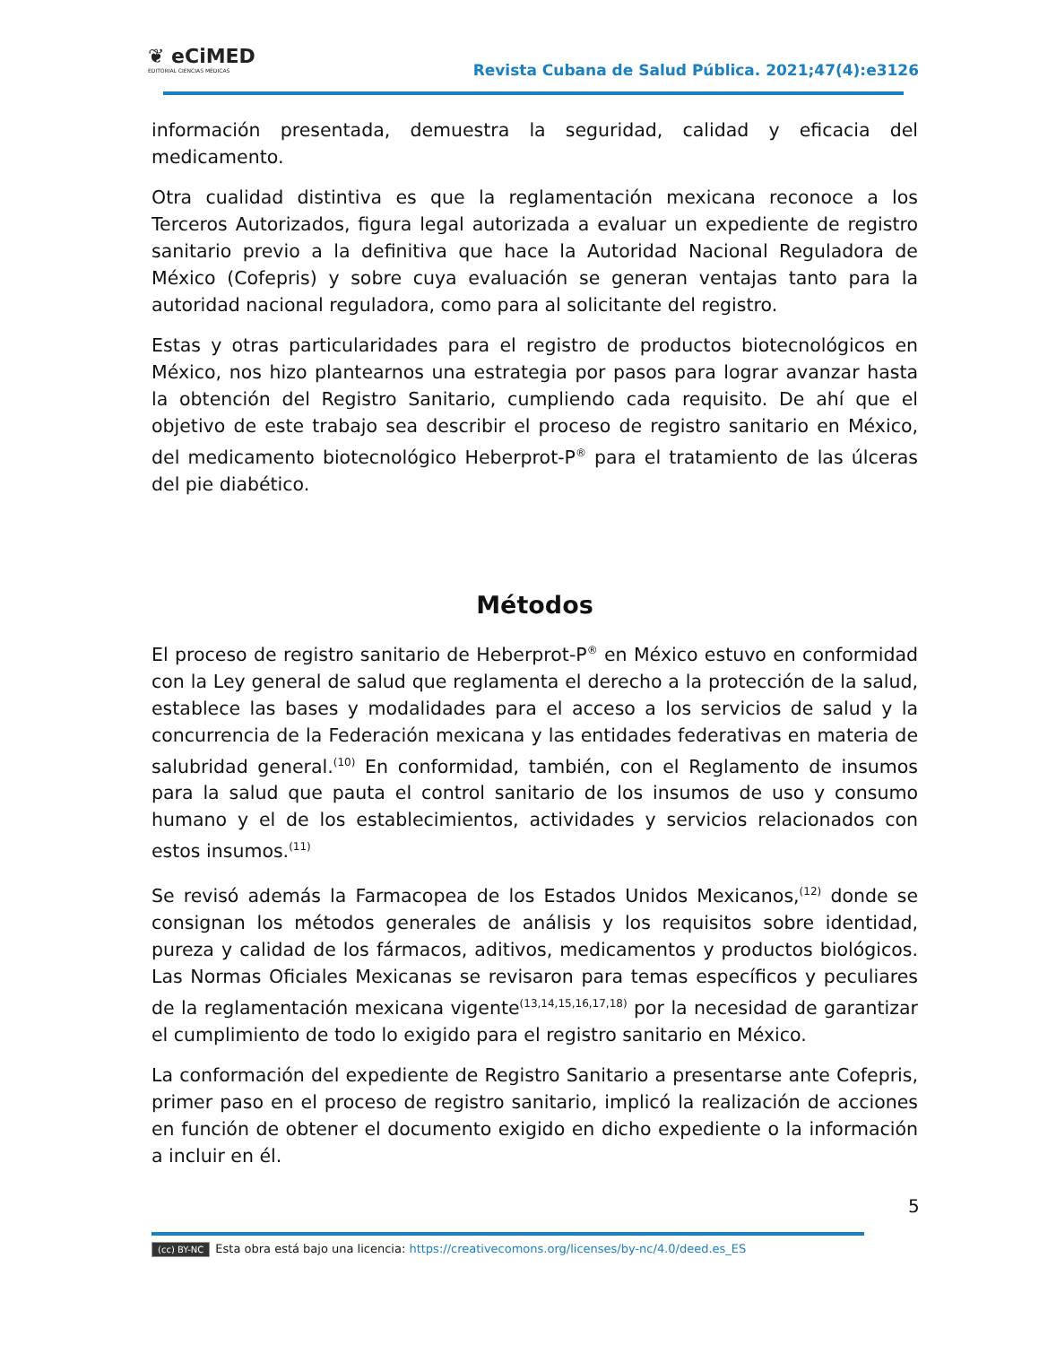❦ eCiMED
EDITORIAL CIENCIAS MÉDICAS
Revista Cubana de Salud Pública. 2021;47(4):e3126
información presentada, demuestra la seguridad, calidad y eficacia del medicamento.
Otra cualidad distintiva es que la reglamentación mexicana reconoce a los Terceros Autorizados, figura legal autorizada a evaluar un expediente de registro sanitario previo a la definitiva que hace la Autoridad Nacional Reguladora de México (Cofepris) y sobre cuya evaluación se generan ventajas tanto para la autoridad nacional reguladora, como para al solicitante del registro.
Estas y otras particularidades para el registro de productos biotecnológicos en México, nos hizo plantearnos una estrategia por pasos para lograr avanzar hasta la obtención del Registro Sanitario, cumpliendo cada requisito. De ahí que el objetivo de este trabajo sea describir el proceso de registro sanitario en México, del medicamento biotecnológico Heberprot-P<sup>®</sup> para el tratamiento de las úlceras del pie diabético.
Métodos
El proceso de registro sanitario de Heberprot-P<sup>®</sup> en México estuvo en conformidad con la Ley general de salud que reglamenta el derecho a la protección de la salud, establece las bases y modalidades para el acceso a los servicios de salud y la concurrencia de la Federación mexicana y las entidades federativas en materia de salubridad general.<sup>(10)</sup> En conformidad, también, con el Reglamento de insumos para la salud que pauta el control sanitario de los insumos de uso y consumo humano y el de los establecimientos, actividades y servicios relacionados con estos insumos.<sup>(11)</sup>
Se revisó además la Farmacopea de los Estados Unidos Mexicanos,<sup>(12)</sup> donde se consignan los métodos generales de análisis y los requisitos sobre identidad, pureza y calidad de los fármacos, aditivos, medicamentos y productos biológicos. Las Normas Oficiales Mexicanas se revisaron para temas específicos y peculiares de la reglamentación mexicana vigente<sup>(13,14,15,16,17,18)</sup> por la necesidad de garantizar el cumplimiento de todo lo exigido para el registro sanitario en México.
La conformación del expediente de Registro Sanitario a presentarse ante Cofepris, primer paso en el proceso de registro sanitario, implicó la realización de acciones en función de obtener el documento exigido en dicho expediente o la información a incluir en él.
5
(cc) BY-NC Esta obra está bajo una licencia: https://creativecomons.org/licenses/by-nc/4.0/deed.es_ES